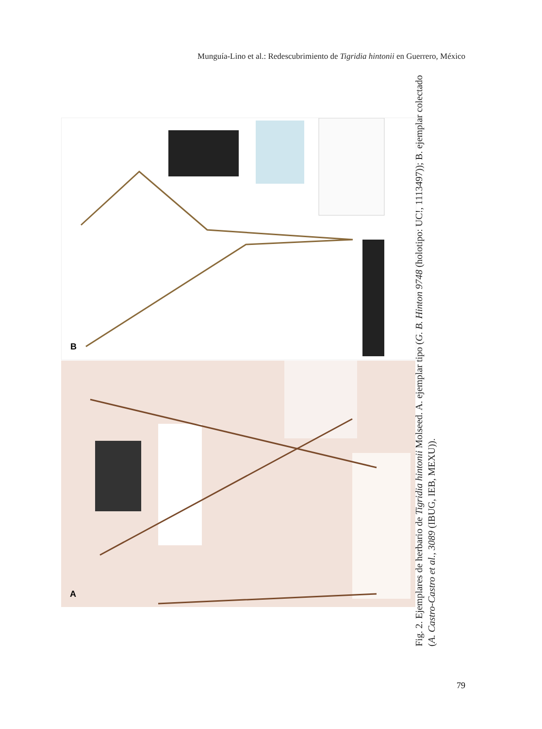Munguía-Lino et al.: Redescubrimiento de Tigridia hintonii en Guerrero, México
B
A
Fig. 2. Ejemplares de herbario de Tigridia hintonii Molseed. A. ejemplar tipo (G. B. Hinton 9748 (holotipo: UC!, 1113497)); B. ejemplar colectado (A. Castro-Castro et al., 3089 (IBUG, IEB, MEXU)).
79